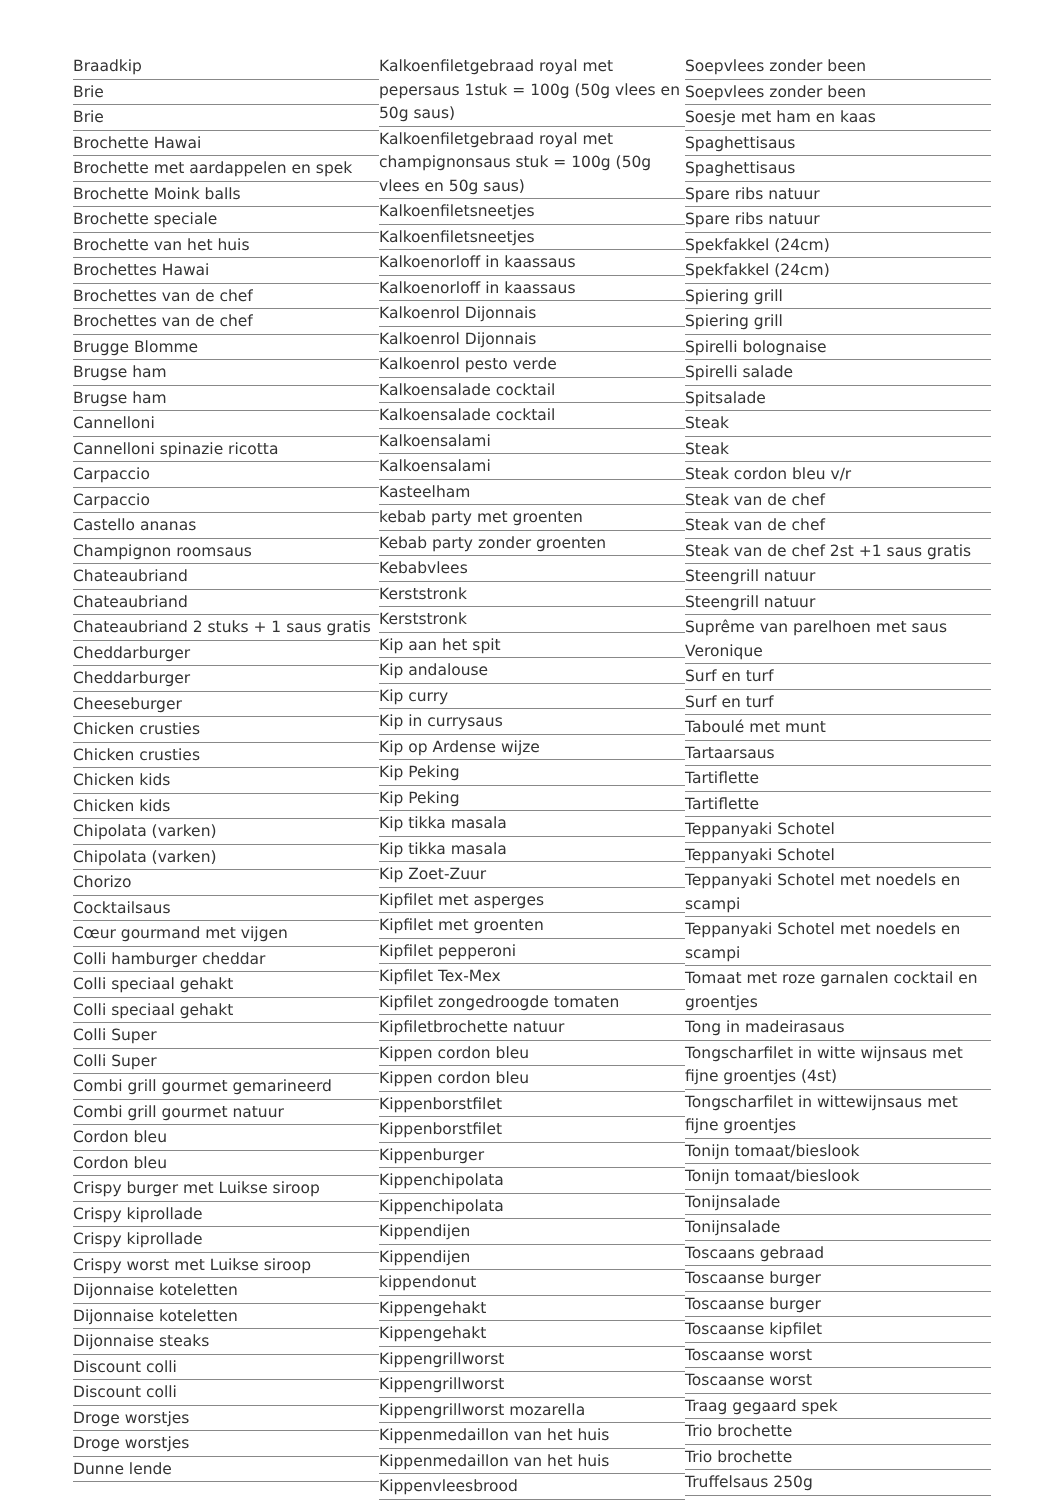Braadkip
Brie
Brie
Brochette Hawai
Brochette met aardappelen en spek
Brochette Moink balls
Brochette speciale
Brochette van het huis
Brochettes Hawai
Brochettes van de chef
Brochettes van de chef
Brugge Blomme
Brugse ham
Brugse ham
Cannelloni
Cannelloni spinazie ricotta
Carpaccio
Carpaccio
Castello ananas
Champignon roomsaus
Chateaubriand
Chateaubriand
Chateaubriand 2 stuks + 1 saus gratis
Cheddarburger
Cheddarburger
Cheeseburger
Chicken crusties
Chicken crusties
Chicken kids
Chicken kids
Chipolata (varken)
Chipolata (varken)
Chorizo
Cocktailsaus
Cœur gourmand met vijgen
Colli hamburger cheddar
Colli speciaal gehakt
Colli speciaal gehakt
Colli Super
Colli Super
Combi grill gourmet gemarineerd
Combi grill gourmet natuur
Cordon bleu
Cordon bleu
Crispy burger met Luikse siroop
Crispy kiprollade
Crispy kiprollade
Crispy worst met Luikse siroop
Dijonnaise koteletten
Dijonnaise koteletten
Dijonnaise steaks
Discount colli
Discount colli
Droge worstjes
Droge worstjes
Dunne lende
Kalkoenfiletgebraad royal met pepersaus 1stuk = 100g (50g vlees en 50g saus)
Kalkoenfiletgebraad royal met champignonsaus stuk = 100g (50g vlees en 50g saus)
Kalkoenfiletsneetjes
Kalkoenfiletsneetjes
Kalkoenorloff in kaassaus
Kalkoenorloff in kaassaus
Kalkoenrol Dijonnais
Kalkoenrol Dijonnais
Kalkoenrol pesto verde
Kalkoensalade cocktail
Kalkoensalade cocktail
Kalkoensalami
Kalkoensalami
Kasteelham
kebab party met groenten
Kebab party zonder groenten
Kebabvlees
Kerststronk
Kerststronk
Kip aan het spit
Kip andalouse
Kip curry
Kip in currysaus
Kip op Ardense wijze
Kip Peking
Kip Peking
Kip tikka masala
Kip tikka masala
Kip Zoet-Zuur
Kipfilet met asperges
Kipfilet met groenten
Kipfilet pepperoni
Kipfilet Tex-Mex
Kipfilet zongedroogde tomaten
Kipfiletbrochette natuur
Kippen cordon bleu
Kippen cordon bleu
Kippenborstfilet
Kippenborstfilet
Kippenburger
Kippenchipolata
Kippenchipolata
Kippendijen
Kippendijen
kippendonut
Kippengehakt
Kippengehakt
Kippengrillworst
Kippengrillworst
Kippengrillworst mozarella
Kippenmedaillon van het huis
Kippenmedaillon van het huis
Kippenvleesbrood
Soepvlees zonder been
Soepvlees zonder been
Soesje met ham en kaas
Spaghettisaus
Spaghettisaus
Spare ribs natuur
Spare ribs natuur
Spekfakkel (24cm)
Spekfakkel (24cm)
Spiering grill
Spiering grill
Spirelli bolognaise
Spirelli salade
Spitsalade
Steak
Steak
Steak cordon bleu v/r
Steak van de chef
Steak van de chef
Steak van de chef 2st +1 saus gratis
Steengrill natuur
Steengrill natuur
Suprême van parelhoen met saus Veronique
Surf en turf
Surf en turf
Taboulé met munt
Tartaarsaus
Tartiflette
Tartiflette
Teppanyaki Schotel
Teppanyaki Schotel
Teppanyaki Schotel met noedels en scampi
Teppanyaki Schotel met noedels en scampi
Tomaat met roze garnalen cocktail en groentjes
Tong in madeirasaus
Tongscharfilet in witte wijnsaus met fijne groentjes (4st)
Tongscharfilet in wittewijnsaus met fijne groentjes
Tonijn tomaat/bieslook
Tonijn tomaat/bieslook
Tonijnsalade
Tonijnsalade
Toscaans gebraad
Toscaanse burger
Toscaanse burger
Toscaanse kipfilet
Toscaanse worst
Toscaanse worst
Traag gegaard spek
Trio brochette
Trio brochette
Truffelsaus 250g